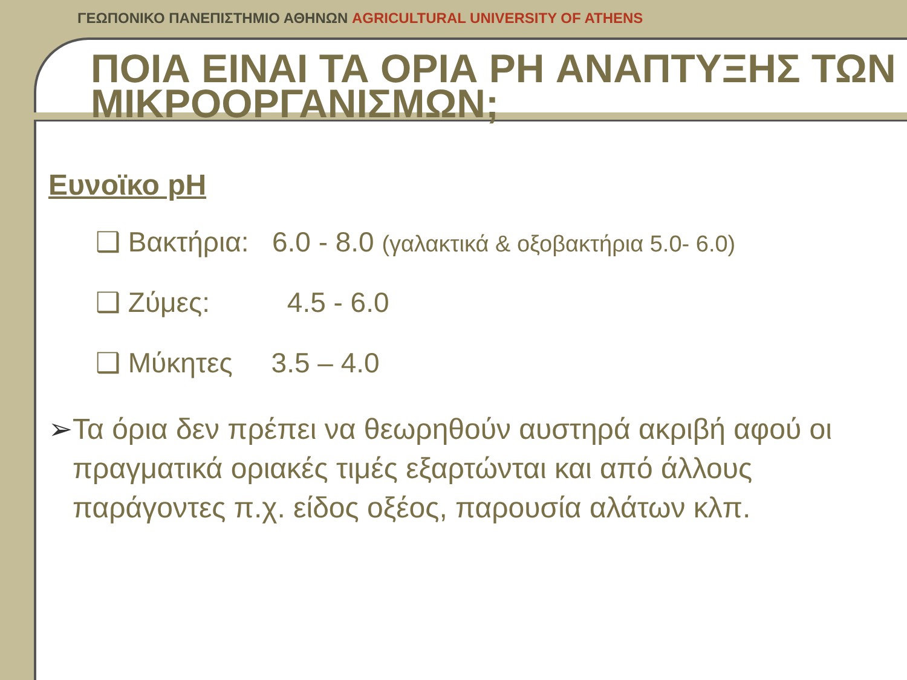ΓΕΩΠΟΝΙΚΟ ΠΑΝΕΠΙΣΤΗΜΙΟ ΑΘΗΝΩΝ AGRICULTURAL UNIVERSITY OF ATHENS
ΠΟΙΑ ΕΙΝΑΙ ΤΑ ΟΡΙΑ PH ΑΝΑΠΤΥΞΗΣ ΤΩΝ ΜΙΚΡΟΟΡΓΑΝΙΣΜΩΝ;
Ευνοϊκο pH
❑ Βακτήρια: 6.0 - 8.0 (γαλακτικά & οξοβακτήρια 5.0- 6.0)
❑ Ζύμες: 4.5 - 6.0
❑ Μύκητες 3.5 – 4.0
➢ Τα όρια δεν πρέπει να θεωρηθούν αυστηρά ακριβή αφού οι πραγματικά οριακές τιμές εξαρτώνται και από άλλους παράγοντες π.χ. είδος οξέος, παρουσία αλάτων κλπ.